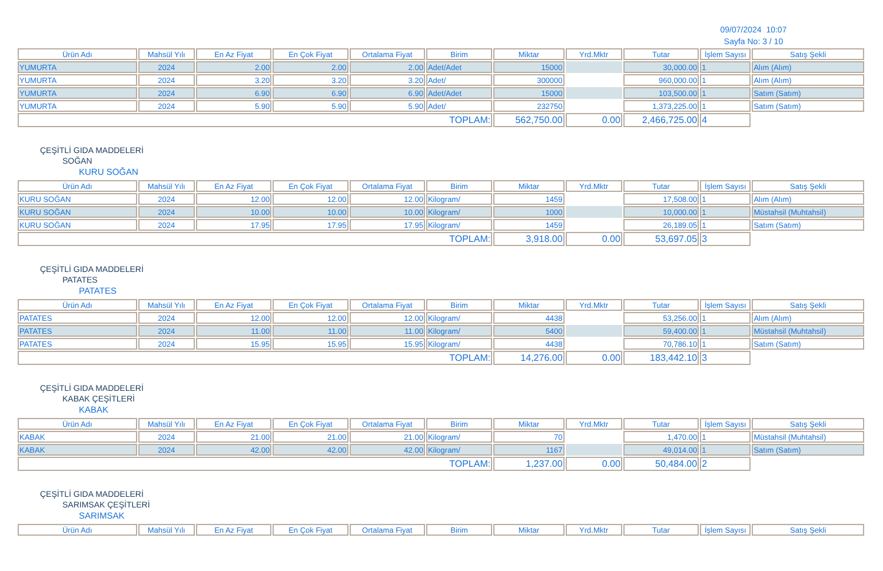09/07/2024 10:07
Sayfa No: 3 / 10
| Ürün Adı | Mahsül Yılı | En Az Fiyat | En Çok Fiyat | Ortalama Fiyat | Birim | Miktar | Yrd.Mktr | Tutar | İşlem Sayısı | Satış Şekli |
| --- | --- | --- | --- | --- | --- | --- | --- | --- | --- | --- |
| YUMURTA | 2024 | 2.00 | 2.00 | 2.00 | Adet/Adet | 15000 | | 30,000.00 | 1 | Alım (Alım) |
| YUMURTA | 2024 | 3.20 | 3.20 | 3.20 | Adet/ | 300000 | | 960,000.00 | 1 | Alım (Alım) |
| YUMURTA | 2024 | 6.90 | 6.90 | 6.90 | Adet/Adet | 15000 | | 103,500.00 | 1 | Satım (Satım) |
| YUMURTA | 2024 | 5.90 | 5.90 | 5.90 | Adet/ | 232750 | | 1,373,225.00 | 1 | Satım (Satım) |
| TOPLAM: | | | | | | 562,750.00 | 0.00 | 2,466,725.00 | 4 | |
ÇEŞİTLİ GIDA MADDELERİ
SOĞAN
KURU SOĞAN
| Ürün Adı | Mahsül Yılı | En Az Fiyat | En Çok Fiyat | Ortalama Fiyat | Birim | Miktar | Yrd.Mktr | Tutar | İşlem Sayısı | Satış Şekli |
| --- | --- | --- | --- | --- | --- | --- | --- | --- | --- | --- |
| KURU SOĞAN | 2024 | 12.00 | 12.00 | 12.00 | Kilogram/ | 1459 | | 17,508.00 | 1 | Alım (Alım) |
| KURU SOĞAN | 2024 | 10.00 | 10.00 | 10.00 | Kilogram/ | 1000 | | 10,000.00 | 1 | Müstahsil (Muhtahsil) |
| KURU SOĞAN | 2024 | 17.95 | 17.95 | 17.95 | Kilogram/ | 1459 | | 26,189.05 | 1 | Satım (Satım) |
| TOPLAM: | | | | | | 3,918.00 | 0.00 | 53,697.05 | 3 | |
ÇEŞİTLİ GIDA MADDELERİ
PATATES
PATATES
| Ürün Adı | Mahsül Yılı | En Az Fiyat | En Çok Fiyat | Ortalama Fiyat | Birim | Miktar | Yrd.Mktr | Tutar | İşlem Sayısı | Satış Şekli |
| --- | --- | --- | --- | --- | --- | --- | --- | --- | --- | --- |
| PATATES | 2024 | 12.00 | 12.00 | 12.00 | Kilogram/ | 4438 | | 53,256.00 | 1 | Alım (Alım) |
| PATATES | 2024 | 11.00 | 11.00 | 11.00 | Kilogram/ | 5400 | | 59,400.00 | 1 | Müstahsil (Muhtahsil) |
| PATATES | 2024 | 15.95 | 15.95 | 15.95 | Kilogram/ | 4438 | | 70,786.10 | 1 | Satım (Satım) |
| TOPLAM: | | | | | | 14,276.00 | 0.00 | 183,442.10 | 3 | |
ÇEŞİTLİ GIDA MADDELERİ
KABAK ÇEŞİTLERİ
KABAK
| Ürün Adı | Mahsül Yılı | En Az Fiyat | En Çok Fiyat | Ortalama Fiyat | Birim | Miktar | Yrd.Mktr | Tutar | İşlem Sayısı | Satış Şekli |
| --- | --- | --- | --- | --- | --- | --- | --- | --- | --- | --- |
| KABAK | 2024 | 21.00 | 21.00 | 21.00 | Kilogram/ | 70 | | 1,470.00 | 1 | Müstahsil (Muhtahsil) |
| KABAK | 2024 | 42.00 | 42.00 | 42.00 | Kilogram/ | 1167 | | 49,014.00 | 1 | Satım (Satım) |
| TOPLAM: | | | | | | 1,237.00 | 0.00 | 50,484.00 | 2 | |
ÇEŞİTLİ GIDA MADDELERİ
SARIMSAK ÇEŞİTLERİ
SARIMSAK
| Ürün Adı | Mahsül Yılı | En Az Fiyat | En Çok Fiyat | Ortalama Fiyat | Birim | Miktar | Yrd.Mktr | Tutar | İşlem Sayısı | Satış Şekli |
| --- | --- | --- | --- | --- | --- | --- | --- | --- | --- | --- |